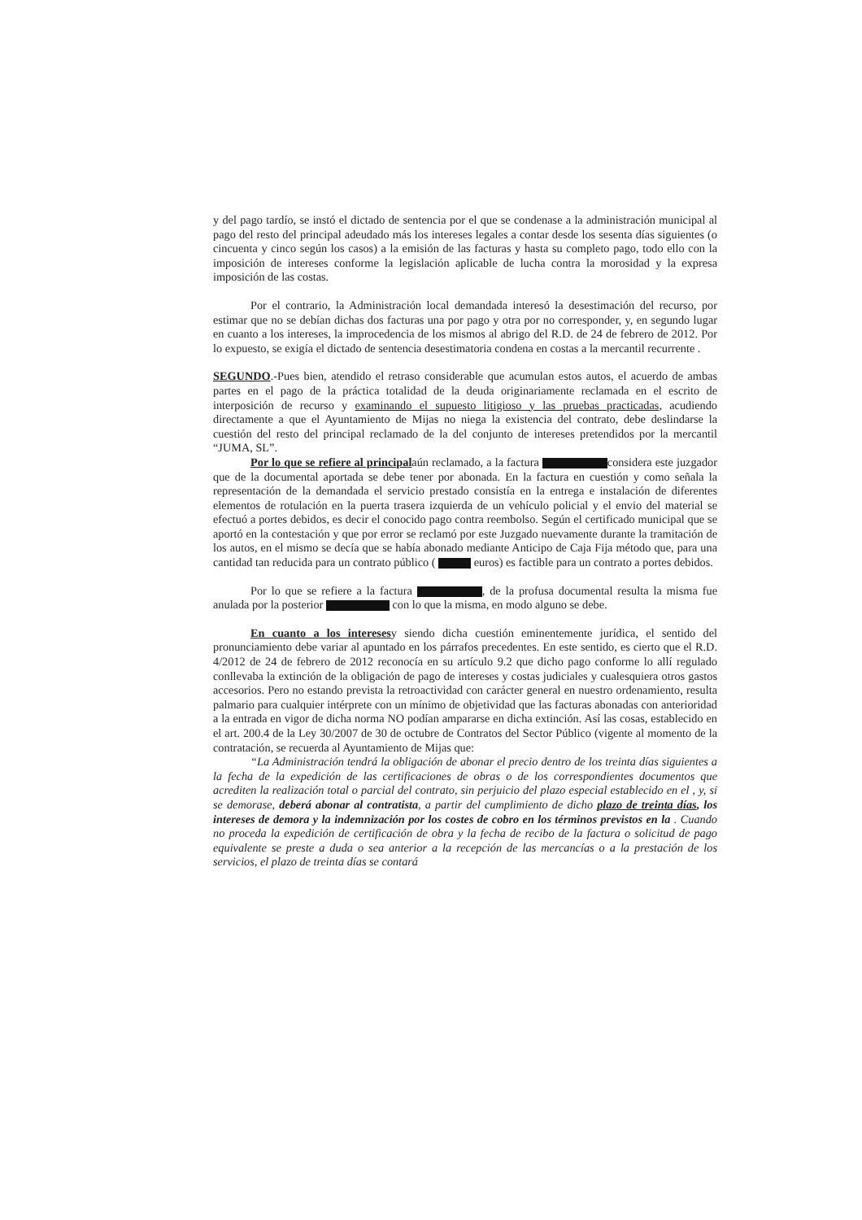y del pago tardío, se instó el dictado de sentencia por el que se condenase a la administración municipal al pago del resto del principal adeudado más los intereses legales a contar desde los sesenta días siguientes (o cincuenta y cinco según los casos) a la emisión de las facturas y hasta su completo pago, todo ello con la imposición de intereses conforme la legislación aplicable de lucha contra la morosidad y la expresa imposición de las costas.
Por el contrario, la Administración local demandada interesó la desestimación del recurso, por estimar que no se debían dichas dos facturas una por pago y otra por no corresponder, y, en segundo lugar en cuanto a los intereses, la improcedencia de los mismos al abrigo del R.D. de 24 de febrero de 2012. Por lo expuesto, se exigía el dictado de sentencia desestimatoria condena en costas a la mercantil recurrente .
SEGUNDO.-Pues bien, atendido el retraso considerable que acumulan estos autos, el acuerdo de ambas partes en el pago de la práctica totalidad de la deuda originariamente reclamada en el escrito de interposición de recurso y examinando el supuesto litigioso y las pruebas practicadas, acudiendo directamente a que el Ayuntamiento de Mijas no niega la existencia del contrato, debe deslindarse la cuestión del resto del principal reclamado de la del conjunto de intereses pretendidos por la mercantil “JUMA, SL”.
Por lo que se refiere al principalaún reclamado, a la factura considera este juzgador que de la documental aportada se debe tener por abonada. En la factura en cuestión y como señala la representación de la demandada el servicio prestado consistía en la entrega e instalación de diferentes elementos de rotulación en la puerta trasera izquierda de un vehículo policial y el envio del material se efectuó a portes debidos, es decir el conocido pago contra reembolso. Según el certificado municipal que se aportó en la contestación y que por error se reclamó por este Juzgado nuevamente durante la tramitación de los autos, en el mismo se decía que se había abonado mediante Anticipo de Caja Fija método que, para una cantidad tan reducida para un contrato público ( euros) es factible para un contrato a portes debidos.
Por lo que se refiere a la factura , de la profusa documental resulta la misma fue anulada por la posterior con lo que la misma, en modo alguno se debe.
En cuanto a los interesesy siendo dicha cuestión eminentemente jurídica, el sentido del pronunciamiento debe variar al apuntado en los párrafos precedentes. En este sentido, es cierto que el R.D. 4/2012 de 24 de febrero de 2012 reconocía en su artículo 9.2 que dicho pago conforme lo allí regulado conllevaba la extinción de la obligación de pago de intereses y costas judiciales y cualesquiera otros gastos accesorios. Pero no estando prevista la retroactividad con carácter general en nuestro ordenamiento, resulta palmario para cualquier intérprete con un mínimo de objetividad que las facturas abonadas con anterioridad a la entrada en vigor de dicha norma NO podían ampararse en dicha extinción. Así las cosas, establecido en el art. 200.4 de la Ley 30/2007 de 30 de octubre de Contratos del Sector Público (vigente al momento de la contratación, se recuerda al Ayuntamiento de Mijas que:
“La Administración tendrá la obligación de abonar el precio dentro de los treinta días siguientes a la fecha de la expedición de las certificaciones de obras o de los correspondientes documentos que acrediten la realización total o parcial del contrato, sin perjuicio del plazo especial establecido en el , y, si se demorase, deberá abonar al contratista, a partir del cumplimiento de dicho plazo de treinta días, los intereses de demora y la indemnización por los costes de cobro en los términos previstos en la . Cuando no proceda la expedición de certificación de obra y la fecha de recibo de la factura o solicitud de pago equivalente se preste a duda o sea anterior a la recepción de las mercancías o a la prestación de los servicios, el plazo de treinta días se contará